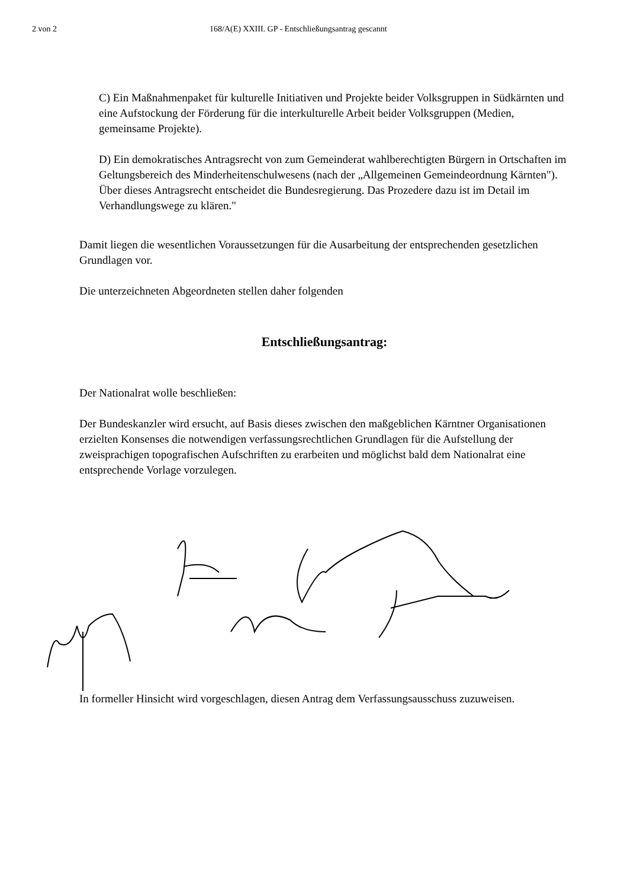2 von 2 168/A(E) XXIII. GP - Entschließungsantrag gescannt
C) Ein Maßnahmenpaket für kulturelle Initiativen und Projekte beider Volksgruppen in Südkärnten und eine Aufstockung der Förderung für die interkulturelle Arbeit beider Volksgruppen (Medien, gemeinsame Projekte).
D) Ein demokratisches Antragsrecht von zum Gemeinderat wahlberechtigten Bürgern in Ortschaften im Geltungsbereich des Minderheitenschulwesens (nach der „Allgemeinen Gemeindeordnung Kärnten"). Über dieses Antragsrecht entscheidet die Bundesregierung. Das Prozedere dazu ist im Detail im Verhandlungswege zu klären."
Damit liegen die wesentlichen Voraussetzungen für die Ausarbeitung der entsprechenden gesetzlichen Grundlagen vor.
Die unterzeichneten Abgeordneten stellen daher folgenden
Entschließungsantrag:
Der Nationalrat wolle beschließen:
Der Bundeskanzler wird ersucht, auf Basis dieses zwischen den maßgeblichen Kärntner Organisationen erzielten Konsenses die notwendigen verfassungsrechtlichen Grundlagen für die Aufstellung der zweisprachigen topografischen Aufschriften zu erarbeiten und möglichst bald dem Nationalrat eine entsprechende Vorlage vorzulegen.
In formeller Hinsicht wird vorgeschlagen, diesen Antrag dem Verfassungsausschuss zuzuweisen.